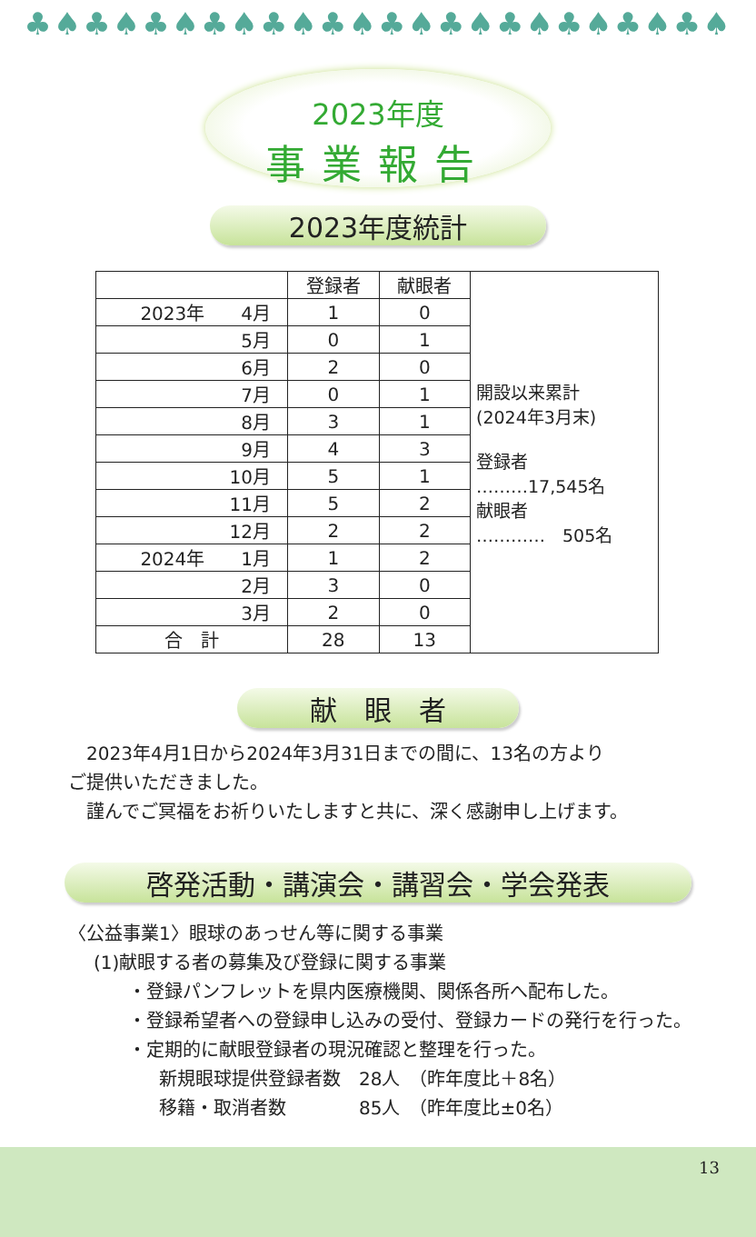♣♠♣♠♣♠♣♠♣♠♣♠♣♠♣♠♣♠♣♠♣♠♣♠
2023年度
事業報告
2023年度統計
| | 登録者 | 献眼者 | 開設以来累計 (2024年3月末) 登録者 ………17,545名 献眼者 ………… 505名 |
| 2023年 4月 | 1 | 0 | |
| 5月 | 0 | 1 | |
| 6月 | 2 | 0 | |
| 7月 | 0 | 1 | |
| 8月 | 3 | 1 | |
| 9月 | 4 | 3 | |
| 10月 | 5 | 1 | |
| 11月 | 5 | 2 | |
| 12月 | 2 | 2 | |
| 2024年 1月 | 1 | 2 | |
| 2月 | 3 | 0 | |
| 3月 | 2 | 0 | |
| 合 計 | 28 | 13 | |
献　眼　者
　2023年4月1日から2024年3月31日までの間に、13名の方より
ご提供いただきました。
　謹んでご冥福をお祈りいたしますと共に、深く感謝申し上げます。
啓発活動・講演会・講習会・学会発表
〈公益事業1〉眼球のあっせん等に関する事業
(1)献眼する者の募集及び登録に関する事業
・登録パンフレットを県内医療機関、関係各所へ配布した。
・登録希望者への登録申し込みの受付、登録カードの発行を行った。
・定期的に献眼登録者の現況確認と整理を行った。
新規眼球提供登録者数　28人　（昨年度比＋8名）
移籍・取消者数　　　　85人　（昨年度比±0名）
13